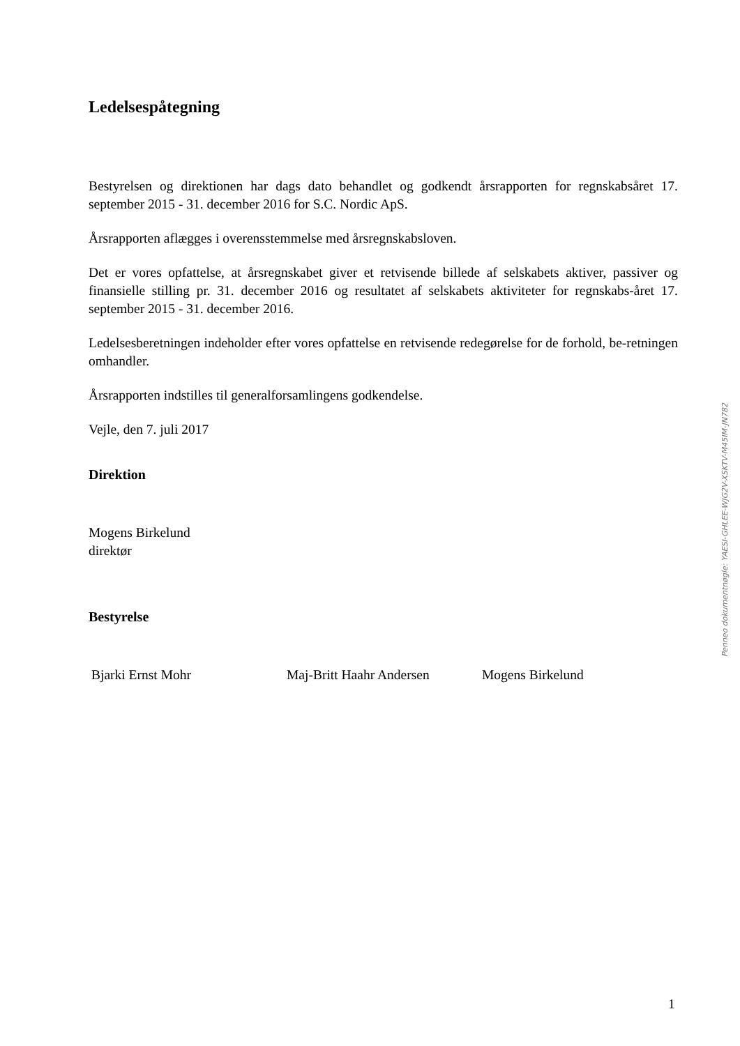Ledelsespåtegning
Bestyrelsen og direktionen har dags dato behandlet og godkendt årsrapporten for regnskabsåret 17. september 2015 - 31. december 2016 for S.C. Nordic ApS.
Årsrapporten aflægges i overensstemmelse med årsregnskabsloven.
Det er vores opfattelse, at årsregnskabet giver et retvisende billede af selskabets aktiver, passiver og finansielle stilling pr. 31. december 2016 og resultatet af selskabets aktiviteter for regnskabs-året 17. september 2015 - 31. december 2016.
Ledelsesberetningen indeholder efter vores opfattelse en retvisende redegørelse for de forhold, be-retningen omhandler.
Årsrapporten indstilles til generalforsamlingens godkendelse.
Vejle, den 7. juli 2017
Direktion
Mogens Birkelund
direktør
Bestyrelse
Bjarki Ernst Mohr Maj-Britt Haahr Andersen
Mogens Birkelund
Penneo dokumentnøgle: YAESI-GHLEE-WJG2V-XSKTV-M45IM-JN782
1